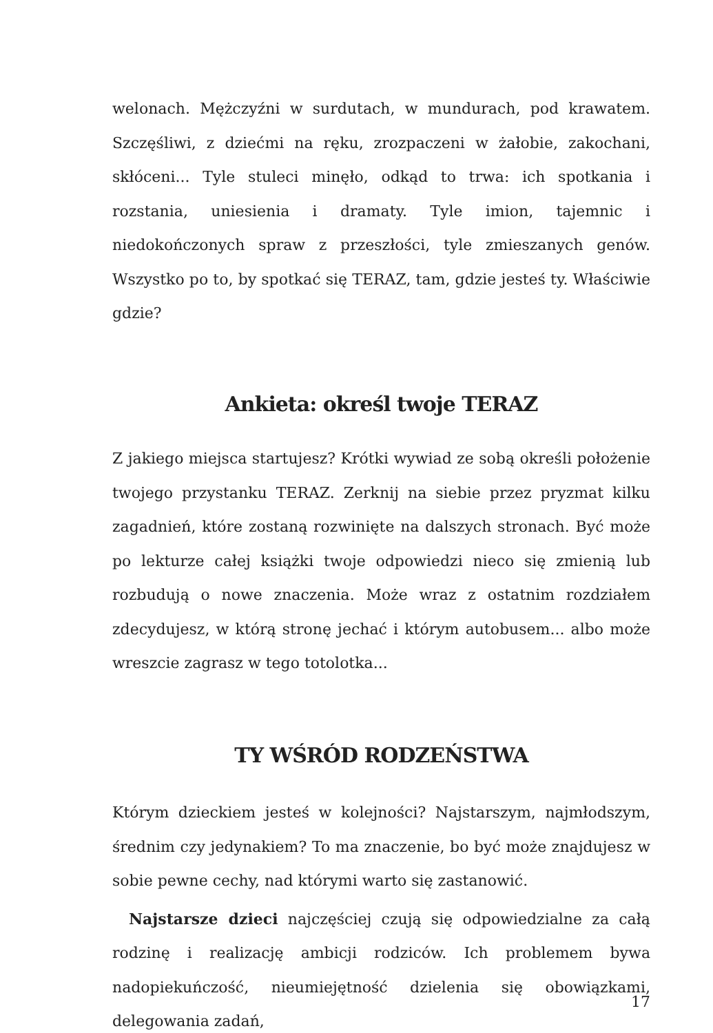welonach. Mężczyźni w surdutach, w mundurach, pod krawatem. Szczęśliwi, z dziećmi na ręku, zrozpaczeni w żałobie, zakochani, skłóceni... Tyle stuleci minęło, odkąd to trwa: ich spotkania i rozstania, uniesienia i dramaty. Tyle imion, tajemnic i niedokończonych spraw z przeszłości, tyle zmieszanych genów. Wszystko po to, by spotkać się TERAZ, tam, gdzie jesteś ty. Właściwie gdzie?
Ankieta: określ twoje TERAZ
Z jakiego miejsca startujesz? Krótki wywiad ze sobą określi położenie twojego przystanku TERAZ. Zerknij na siebie przez pryzmat kilku zagadnień, które zostaną rozwinięte na dalszych stronach. Być może po lekturze całej książki twoje odpowiedzi nieco się zmienią lub rozbudują o nowe znaczenia. Może wraz z ostatnim rozdziałem zdecydujesz, w którą stronę jechać i którym autobusem... albo może wreszcie zagrasz w tego totolotka...
TY WŚRÓD RODZEŃSTWA
Którym dzieckiem jesteś w kolejności? Najstarszym, najmłodszym, średnim czy jedynakiem? To ma znaczenie, bo być może znajdujesz w sobie pewne cechy, nad którymi warto się zastanowić.
Najstarsze dzieci najczęściej czują się odpowiedzialne za całą rodzinę i realizację ambicji rodziców. Ich problemem bywa nadopiekuńczość, nieumiejętność dzielenia się obowiązkami, delegowania zadań,
17